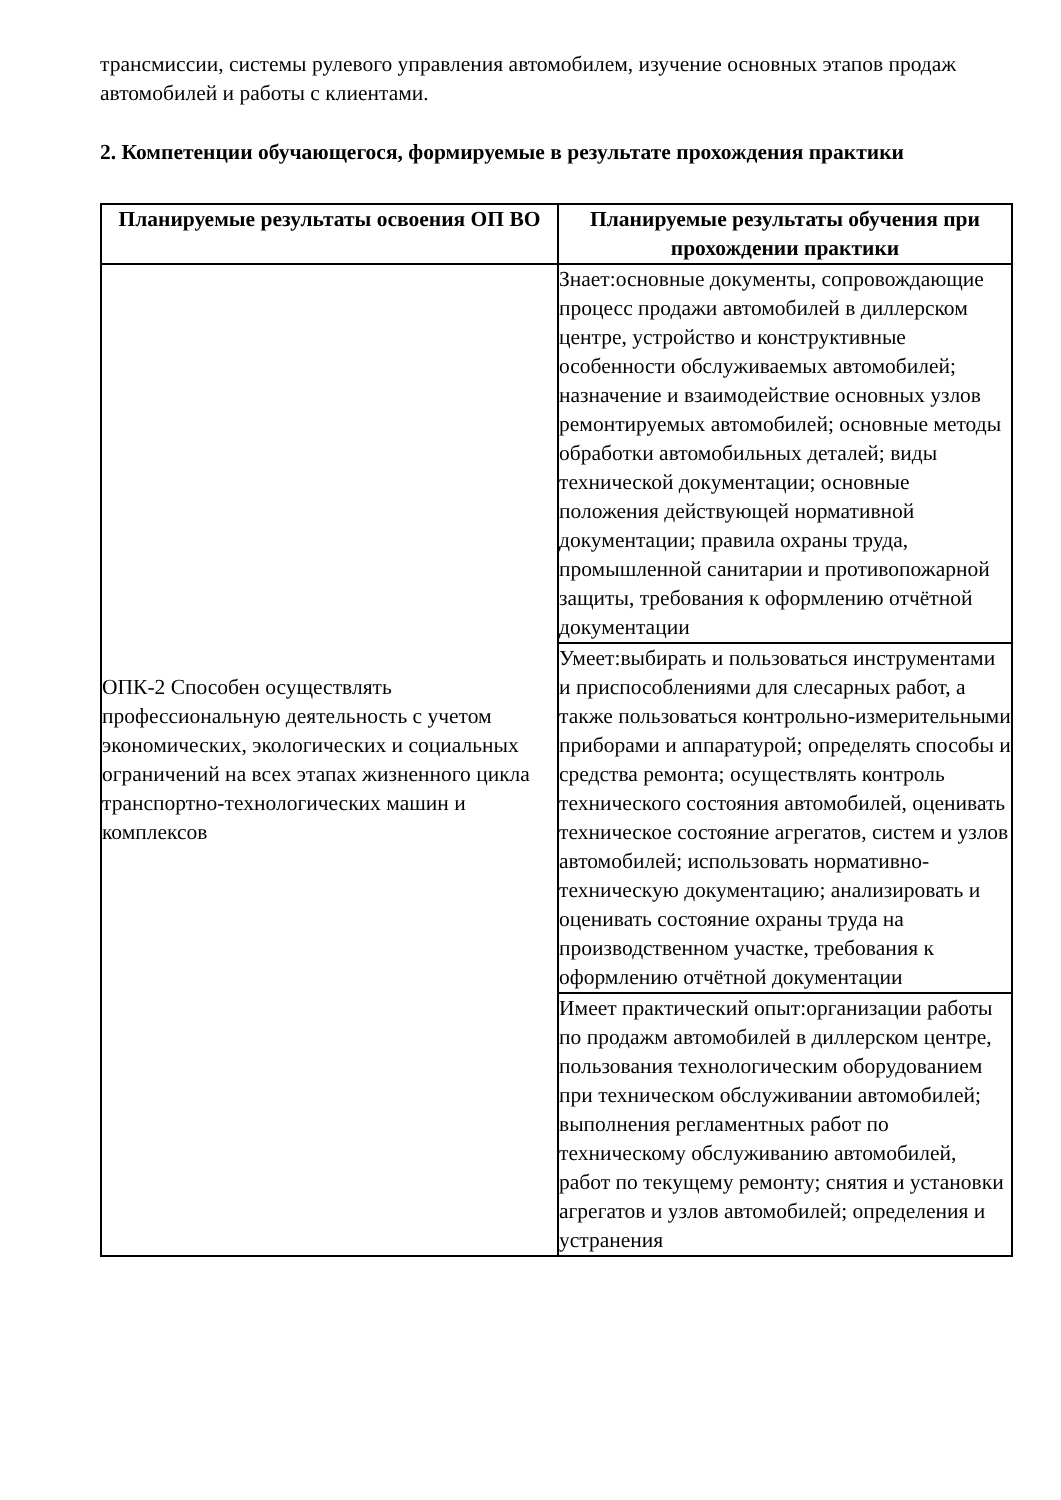трансмиссии, системы рулевого управления автомобилем, изучение основных этапов продаж автомобилей и работы с клиентами.
2. Компетенции обучающегося, формируемые в результате прохождения практики
| Планируемые результаты освоения ОП ВО | Планируемые результаты обучения при прохождении практики |
| --- | --- |
| ОПК-2 Способен осуществлять профессиональную деятельность с учетом экономических, экологических и социальных ограничений на всех этапах жизненного цикла транспортно-технологических машин и комплексов | Знает:основные документы, сопровождающие процесс продажи автомобилей в диллерском центре, устройство и конструктивные особенности обслуживаемых автомобилей; назначение и взаимодействие основных узлов ремонтируемых автомобилей; основные методы обработки автомобильных деталей; виды технической документации; основные положения действующей нормативной документации; правила охраны труда, промышленной санитарии и противопожарной защиты, требования к оформлению отчётной документации |
| | Умеет:выбирать и пользоваться инструментами и приспособлениями для слесарных работ, а также пользоваться контрольно-измерительными приборами и аппаратурой; определять способы и средства ремонта; осуществлять контроль технического состояния автомобилей, оценивать техническое состояние агрегатов, систем и узлов автомобилей; использовать нормативно-техническую документацию; анализировать и оценивать состояние охраны труда на производственном участке, требования к оформлению отчётной документации |
| | Имеет практический опыт:организации работы по продажм автомобилей в диллерском центре, пользования технологическим оборудованием при техническом обслуживании автомобилей; выполнения регламентных работ по техническому обслуживанию автомобилей, работ по текущему ремонту; снятия и установки агрегатов и узлов автомобилей; определения и устранения |